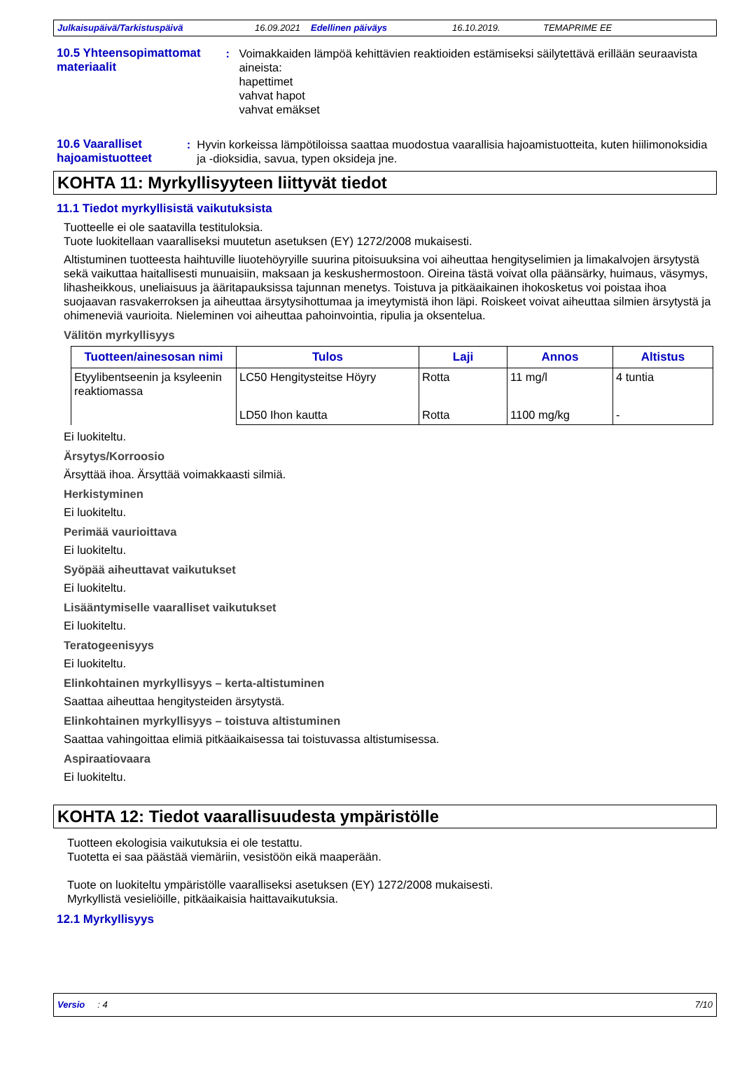Julkaisupäivä/Tarkistuspäivä 16.09.2021 Edellinen päiväys 16.10.2019. TEMAPRIME EE
10.5 Yhteensopimattomat materiaalit
: Voimakkaiden lämpöä kehittävien reaktioiden estämiseksi säilytettävä erillään seuraavista aineista:
hapettimet
vahvat hapot
vahvat emäkset
10.6 Vaaralliset hajoamistuotteet
: Hyvin korkeissa lämpötiloissa saattaa muodostua vaarallisia hajoamistuotteita, kuten hiilimonoksidia ja -dioksidia, savua, typen oksideja jne.
KOHTA 11: Myrkyllisyyteen liittyvät tiedot
11.1 Tiedot myrkyllisistä vaikutuksista
Tuotteelle ei ole saatavilla testituloksia.
Tuote luokitellaan vaaralliseksi muutetun asetuksen (EY) 1272/2008 mukaisesti.
Altistuminen tuotteesta haihtuville liuotehöyryille suurina pitoisuuksina voi aiheuttaa hengityselimien ja limakalvojen ärsytystä sekä vaikuttaa haitallisesti munuaisiin, maksaan ja keskushermostoon. Oireina tästä voivat olla päänsärky, huimaus, väsymys, lihasheikkous, uneliaisuus ja ääritapauksissa tajunnan menetys. Toistuva ja pitkäaikainen ihokosketus voi poistaa ihoa suojaavan rasvakerroksen ja aiheuttaa ärsytysihottumaa ja imeytymistä ihon läpi. Roiskeet voivat aiheuttaa silmien ärsytystä ja ohimeneviä vaurioita. Nieleminen voi aiheuttaa pahoinvointia, ripulia ja oksentelua.
Välitön myrkyllisyys
| Tuotteen/ainesosan nimi | Tulos | Laji | Annos | Altistus |
| --- | --- | --- | --- | --- |
| Etyylibentseenin ja ksyleenin reaktiomassa | LC50 Hengitysteitse Höyry | Rotta | 11 mg/l | 4 tuntia |
| | LD50 Ihon kautta | Rotta | 1100 mg/kg | - |
Ei luokiteltu.
Ärsytys/Korroosio
Ärsyttää ihoa. Ärsyttää voimakkaasti silmiä.
Herkistyminen
Ei luokiteltu.
Perimää vaurioittava
Ei luokiteltu.
Syöpää aiheuttavat vaikutukset
Ei luokiteltu.
Lisääntymiselle vaaralliset vaikutukset
Ei luokiteltu.
Teratogeenisyys
Ei luokiteltu.
Elinkohtainen myrkyllisyys – kerta-altistuminen
Saattaa aiheuttaa hengitysteiden ärsytystä.
Elinkohtainen myrkyllisyys – toistuva altistuminen
Saattaa vahingoittaa elimiä pitkäaikaisessa tai toistuvassa altistumisessa.
Aspiraatiovaara
Ei luokiteltu.
KOHTA 12: Tiedot vaarallisuudesta ympäristölle
Tuotteen ekologisia vaikutuksia ei ole testattu.
Tuotetta ei saa päästää viemäriin, vesistöön eikä maaperään.
Tuote on luokiteltu ympäristölle vaaralliseksi asetuksen (EY) 1272/2008 mukaisesti.
Myrkyllistä vesieliöille, pitkäaikaisia haittavaikutuksia.
12.1 Myrkyllisyys
Versio : 4 7/10